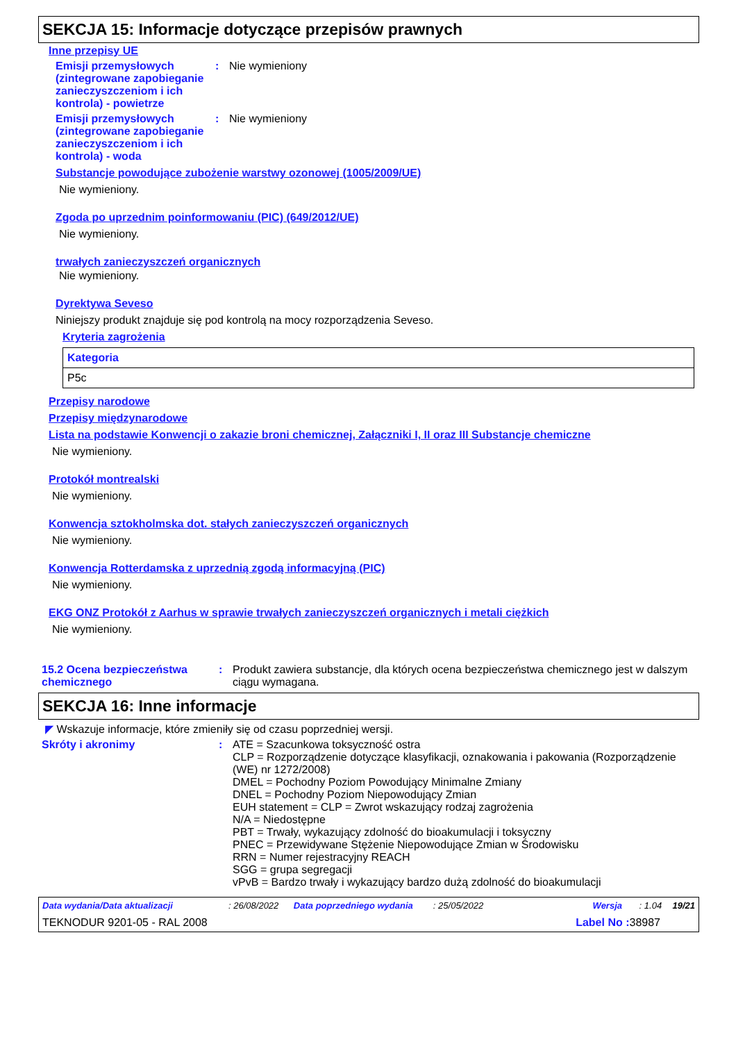SEKCJA 15: Informacje dotyczące przepisów prawnych
Inne przepisy UE
Emisji przemysłowych (zintegrowane zapobieganie zanieczyszczeniom i ich kontrola) - powietrze
: Nie wymieniony
Emisji przemysłowych (zintegrowane zapobieganie zanieczyszczeniom i ich kontrola) - woda
: Nie wymieniony
Substancje powodujące zubożenie warstwy ozonowej (1005/2009/UE)
Nie wymieniony.
Zgoda po uprzednim poinformowaniu (PIC) (649/2012/UE)
Nie wymieniony.
trwałych zanieczyszczeń organicznych
Nie wymieniony.
Dyrektywa Seveso
Niniejszy produkt znajduje się pod kontrolą na mocy rozporządzenia Seveso.
Kryteria zagrożenia
| Kategoria |
| --- |
| P5c |
Przepisy narodowe
Przepisy międzynarodowe
Lista na podstawie Konwencji o zakazie broni chemicznej, Załączniki I, II oraz III Substancje chemiczne
Nie wymieniony.
Protokół montrealski
Nie wymieniony.
Konwencja sztokholmska dot. stałych zanieczyszczeń organicznych
Nie wymieniony.
Konwencja Rotterdamska z uprzednią zgodą informacyjną (PIC)
Nie wymieniony.
EKG ONZ Protokół z Aarhus w sprawie trwałych zanieczyszczeń organicznych i metali ciężkich
Nie wymieniony.
15.2 Ocena bezpieczeństwa chemicznego
: Produkt zawiera substancje, dla których ocena bezpieczeństwa chemicznego jest w dalszym ciągu wymagana.
SEKCJA 16: Inne informacje
◤ Wskazuje informacje, które zmieniły się od czasu poprzedniej wersji.
Skróty i akronimy : ATE = Szacunkowa toksyczność ostra
CLP = Rozporządzenie dotyczące klasyfikacji, oznakowania i pakowania (Rozporządzenie (WE) nr 1272/2008)
DMEL = Pochodny Poziom Powodujący Minimalne Zmiany
DNEL = Pochodny Poziom Niepowodujący Zmian
EUH statement = CLP = Zwrot wskazujący rodzaj zagrożenia
N/A = Niedostępne
PBT = Trwały, wykazujący zdolność do bioakumulacji i toksyczny
PNEC = Przewidywane Stężenie Niepowodujące Zmian w Środowisku
RRN = Numer rejestracyjny REACH
SGG = grupa segregacji
vPvB = Bardzo trwały i wykazujący bardzo dużą zdolność do bioakumulacji
Data wydania/Data aktualizacji: 26/08/2022 Data poprzedniego wydania: 25/05/2022 Wersja: 1.04 19/21
TEKNODUR 9201-05 - RAL 2008 Label No : 38987